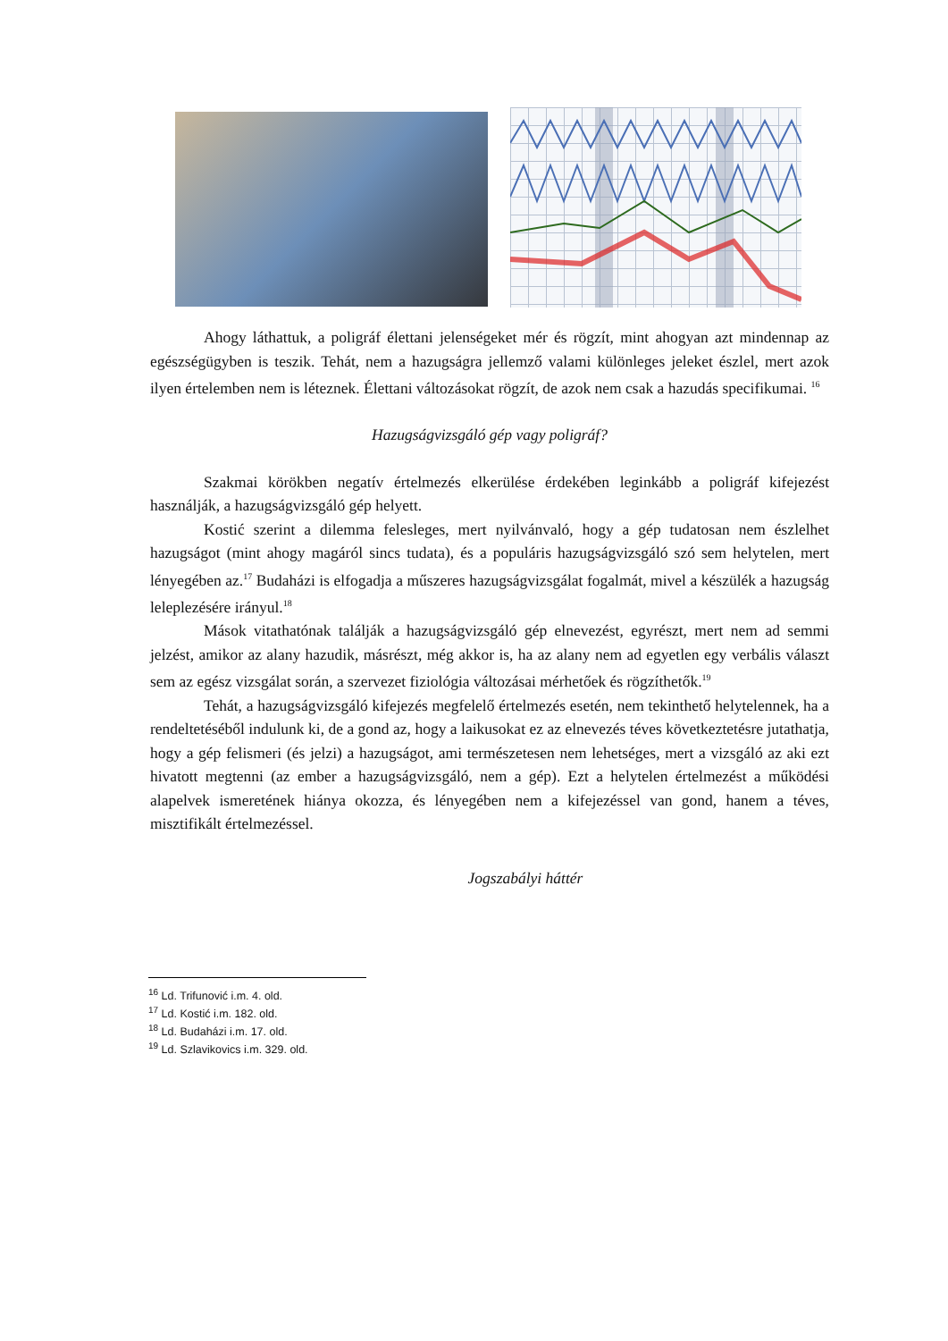Ahogy láthattuk, a poligráf élettani jelenségeket mér és rögzít, mint ahogyan azt mindennap az egészségügyben is teszik. Tehát, nem a hazugságra jellemző valami különleges jeleket észlel, mert azok ilyen értelemben nem is léteznek. Élettani változásokat rögzít, de azok nem csak a hazudás specifikumai. <sup>16</sup>
Hazugságvizsgáló gép vagy poligráf?
Szakmai körökben negatív értelmezés elkerülése érdekében leginkább a poligráf kifejezést használják, a hazugságvizsgáló gép helyett.
Kostić szerint a dilemma felesleges, mert nyilvánvaló, hogy a gép tudatosan nem észlelhet hazugságot (mint ahogy magáról sincs tudata), és a populáris hazugságvizsgáló szó sem helytelen, mert lényegében az.<sup>17</sup> Budaházi is elfogadja a műszeres hazugságvizsgálat fogalmát, mivel a készülék a hazugság leleplezésére irányul.<sup>18</sup>
Mások vitathatónak találják a hazugságvizsgáló gép elnevezést, egyrészt, mert nem ad semmi jelzést, amikor az alany hazudik, másrészt, még akkor is, ha az alany nem ad egyetlen egy verbális választ sem az egész vizsgálat során, a szervezet fiziológia változásai mérhetőek és rögzíthetők.<sup>19</sup>
Tehát, a hazugságvizsgáló kifejezés megfelelő értelmezés esetén, nem tekinthető helytelennek, ha a rendeltetéséből indulunk ki, de a gond az, hogy a laikusokat ez az elnevezés téves következtetésre jutathatja, hogy a gép felismeri (és jelzi) a hazugságot, ami természetesen nem lehetséges, mert a vizsgáló az aki ezt hivatott megtenni (az ember a hazugságvizsgáló, nem a gép). Ezt a helytelen értelmezést a működési alapelvek ismeretének hiánya okozza, és lényegében nem a kifejezéssel van gond, hanem a téves, misztifikált értelmezéssel.
Jogszabályi háttér
<sup>16</sup> Ld. Trifunović i.m. 4. old.
<sup>17</sup> Ld. Kostić i.m. 182. old.
<sup>18</sup> Ld. Budaházi i.m. 17. old.
<sup>19</sup> Ld. Szlavikovics i.m. 329. old.